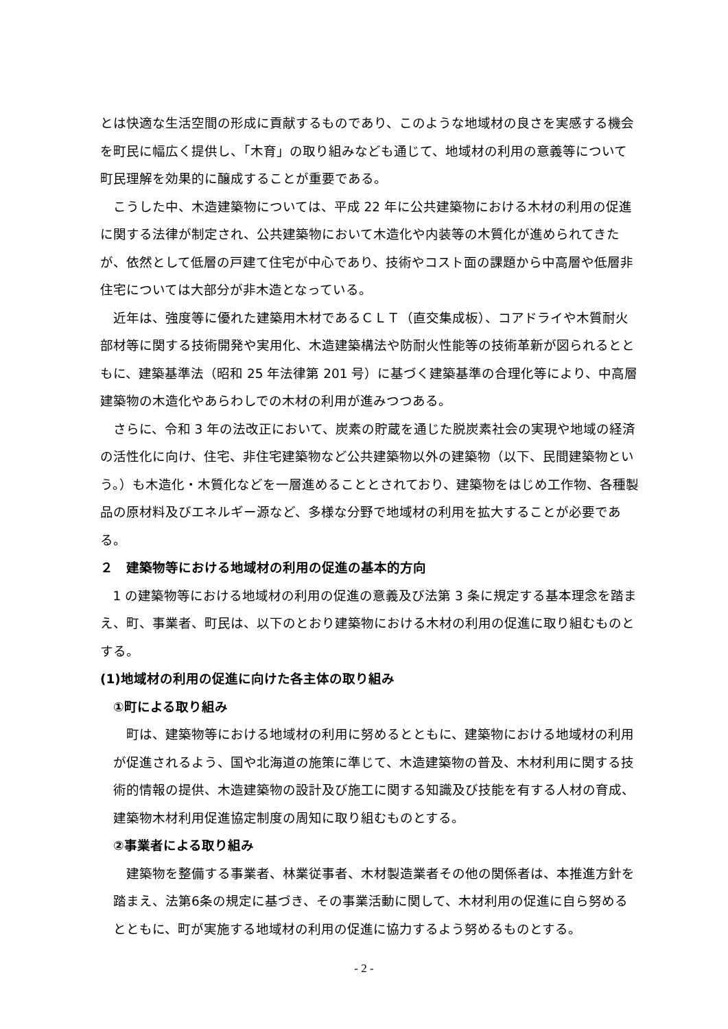とは快適な生活空間の形成に貢献するものであり、このような地域材の良さを実感する機会を町民に幅広く提供し、「木育」の取り組みなども通じて、地域材の利用の意義等について町民理解を効果的に醸成することが重要である。
こうした中、木造建築物については、平成 22 年に公共建築物における木材の利用の促進に関する法律が制定され、公共建築物において木造化や内装等の木質化が進められてきたが、依然として低層の戸建て住宅が中心であり、技術やコスト面の課題から中高層や低層非住宅については大部分が非木造となっている。
近年は、強度等に優れた建築用木材であるＣＬＴ（直交集成板）、コアドライや木質耐火部材等に関する技術開発や実用化、木造建築構法や防耐火性能等の技術革新が図られるとともに、建築基準法（昭和 25 年法律第 201 号）に基づく建築基準の合理化等により、中高層建築物の木造化やあらわしでの木材の利用が進みつつある。
さらに、令和 3 年の法改正において、炭素の貯蔵を通じた脱炭素社会の実現や地域の経済の活性化に向け、住宅、非住宅建築物など公共建築物以外の建築物（以下、民間建築物という。）も木造化・木質化などを一層進めることとされており、建築物をはじめ工作物、各種製品の原材料及びエネルギー源など、多様な分野で地域材の利用を拡大することが必要である。
２　建築物等における地域材の利用の促進の基本的方向
1 の建築物等における地域材の利用の促進の意義及び法第 3 条に規定する基本理念を踏まえ、町、事業者、町民は、以下のとおり建築物における木材の利用の促進に取り組むものとする。
(1)地域材の利用の促進に向けた各主体の取り組み
①町による取り組み
町は、建築物等における地域材の利用に努めるとともに、建築物における地域材の利用が促進されるよう、国や北海道の施策に準じて、木造建築物の普及、木材利用に関する技術的情報の提供、木造建築物の設計及び施工に関する知識及び技能を有する人材の育成、建築物木材利用促進協定制度の周知に取り組むものとする。
②事業者による取り組み
建築物を整備する事業者、林業従事者、木材製造業者その他の関係者は、本推進方針を踏まえ、法第6条の規定に基づき、その事業活動に関して、木材利用の促進に自ら努めるとともに、町が実施する地域材の利用の促進に協力するよう努めるものとする。
- 2 -